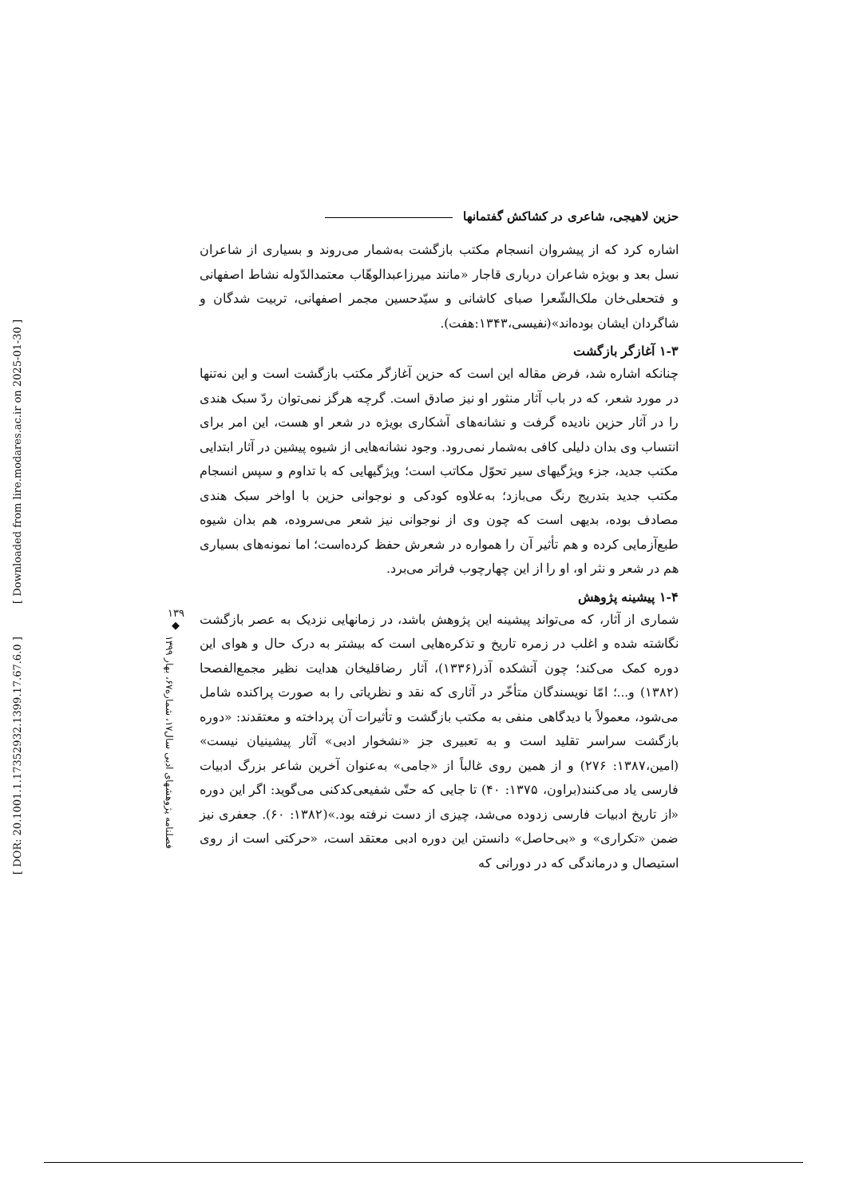حزین لاهیجی، شاعری در کشاکش گفتمانها
اشاره کرد که از پیشروان انسجام مکتب بازگشت به‌شمار می‌روند و بسیاری از شاعران نسل بعد و بویژه شاعران درباری قاجار «مانند میرزاعبدالوهّاب معتمدالدّوله نشاط اصفهانی و فتحعلی‌خان ملک‌الشّعرا صبای کاشانی و سیّدحسین مجمر اصفهانی، تربیت شدگان و شاگردان ایشان بوده‌اند»(نفیسی،۱۳۴۳:هفت).
۱-۳ آغازگر بازگشت
چنانکه اشاره شد، فرض مقاله این است که حزین آغازگر مکتب بازگشت است و این نه‌تنها در مورد شعر، که در باب آثار منثور او نیز صادق است. گرچه هرگز نمی‌توان ردّ سبک هندی را در آثار حزین نادیده گرفت و نشانه‌های آشکاری بویژه در شعر او هست، این امر برای انتساب وی بدان دلیلی کافی به‌شمار نمی‌رود. وجود نشانه‌هایی از شیوه پیشین در آثار ابتدایی مکتب جدید، جزء ویژگیهای سیر تحوّل مکاتب است؛ ویژگیهایی که با تداوم و سپس انسجام مکتب جدید بتدریج رنگ می‌بازد؛ به‌علاوه کودکی و نوجوانی حزین با اواخر سبک هندی مصادف بوده، بدیهی است که چون وی از نوجوانی نیز شعر می‌سروده، هم بدان شیوه طبع‌آزمایی کرده و هم تأثیر آن را همواره در شعرش حفظ کرده‌است؛ اما نمونه‌های بسیاری هم در شعر و نثر او، او را از این چهارچوب فراتر می‌برد.
۱-۴ پیشینه پژوهش
شماری از آثار، که می‌تواند پیشینه این پژوهش باشد، در زمانهایی نزدیک به عصر بازگشت نگاشته شده و اغلب در زمره تاریخ و تذکره‌هایی است که بیشتر به درک حال و هوای این دوره کمک می‌کند؛ چون آتشکده آذر(۱۳۳۶)، آثار رضاقلیخان هدایت نظیر مجمع‌الفصحا (۱۳۸۲) و...؛ امّا نویسندگان متأخّر در آثاری که نقد و نظریاتی را به صورت پراکنده شامل می‌شود، معمولاً با دیدگاهی منفی به مکتب بازگشت و تأثیرات آن پرداخته و معتقدند: «دوره بازگشت سراسر تقلید است و به تعبیری جز «نشخوار ادبی» آثار پیشینیان نیست» (امین،۱۳۸۷: ۲۷۶) و از همین روی غالباً از «جامی» به‌عنوان آخرین شاعر بزرگ ادبیات فارسی یاد می‌کنند(براون، ۱۳۷۵: ۴۰) تا جایی که حتّی شفیعی‌کدکنی می‌گوید: اگر این دوره «از تاریخ ادبیات فارسی زدوده می‌شد، چیزی از دست نرفته بود.»(۱۳۸۲: ۶۰). جعفری نیز ضمن «تکراری» و «بی‌حاصل» دانستن این دوره ادبی معتقد است، «حرکتی است از روی استیصال و درماندگی که در دورانی که
۱۳۹
◆
فصلنامه پژوهشهای ادبی سال۱۷، شماره۶۷، بهار ۱۳۹۹
[ DOR: 20.1001.1.17352932.1399.17.67.6.0 ] [ Downloaded from lire.modares.ac.ir on 2025-01-30 ]